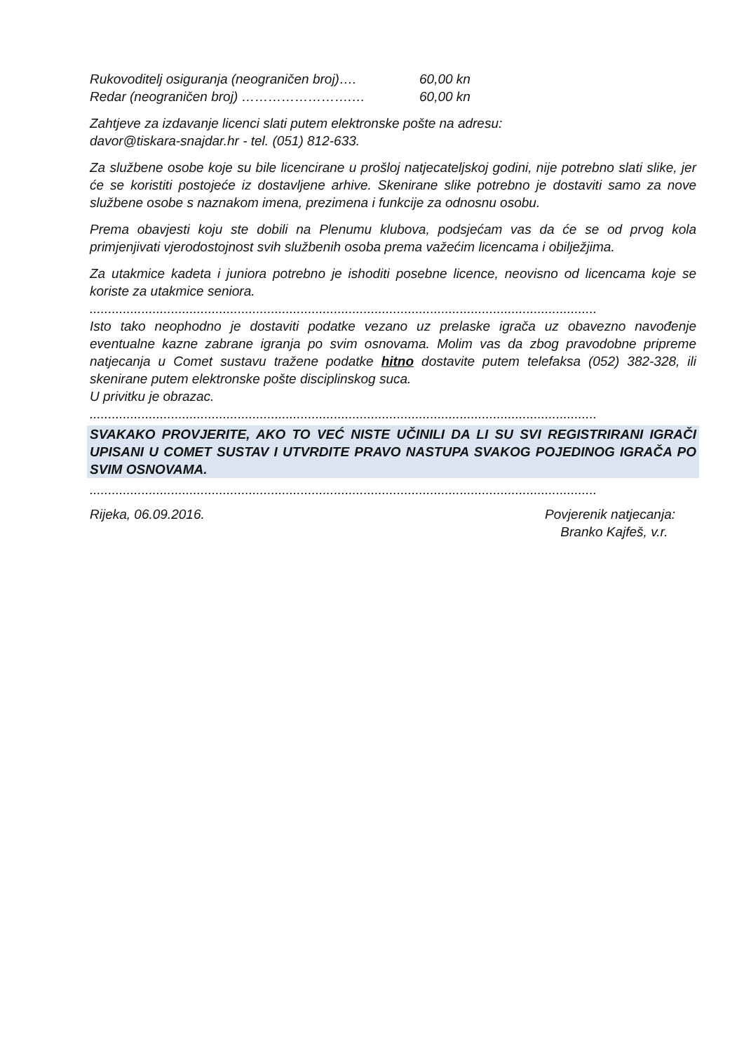Rukovoditelj osiguranja (neograničen broj)…. 60,00 kn
Redar (neograničen broj) …………………….… 60,00 kn
Zahtjeve za izdavanje licenci slati putem elektronske pošte na adresu:
davor@tiskara-snajdar.hr - tel. (051) 812-633.
Za službene osobe koje su bile licencirane u prošloj natjecateljskoj godini, nije potrebno slati slike, jer će se koristiti postojeće iz dostavljene arhive. Skenirane slike potrebno je dostaviti samo za nove službene osobe s naznakom imena, prezimena i funkcije za odnosnu osobu.
Prema obavjesti koju ste dobili na Plenumu klubova, podsjećam vas da će se od prvog kola primjenjivati vjerodostojnost svih službenih osoba prema važećim licencama i obilježjima.
Za utakmice kadeta i juniora potrebno je ishoditi posebne licence, neovisno od licencama koje se koriste za utakmice seniora.
.........................................................................................................................................
Isto tako neophodno je dostaviti podatke vezano uz prelaske igrača uz obavezno navođenje eventualne kazne zabrane igranja po svim osnovama. Molim vas da zbog pravodobne pripreme natjecanja u Comet sustavu tražene podatke hitno dostavite putem telefaksa (052) 382-328, ili skenirane putem elektronske pošte disciplinskog suca.
U privitku je obrazac.
.........................................................................................................................................
SVAKAKO PROVJERITE, AKO TO VEĆ NISTE UČINILI DA LI SU SVI REGISTRIRANI IGRAČI UPISANI U COMET SUSTAV I UTVRDITE PRAVO NASTUPA SVAKOG POJEDINOG IGRAČA PO SVIM OSNOVAMA.
.........................................................................................................................................
Rijeka, 06.09.2016. Povjerenik natjecanja:
Branko Kajfeš, v.r.